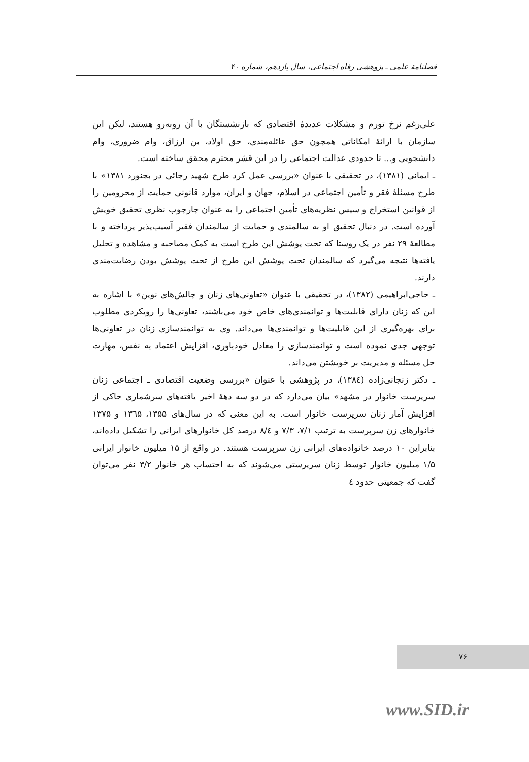فصلنامهٔ علمی ـ پژوهشی رفاه اجتماعی، سال یازدهم، شماره ۴۰
علی‌رغم نرخ تورم و مشکلات عدیدهٔ اقتصادی که بازنشستگان با آن روبه‌رو هستند، لیکن این سازمان با ارائهٔ امکاناتی همچون حق عائله‌مندی، حق اولاد، بن ارزاق، وام ضروری، وام دانشجویی و... تا حدودی عدالت اجتماعی را در این قشر محترم محقق ساخته است.
ـ ایمانی (۱۳۸۱)، در تحقیقی با عنوان «بررسی عمل کرد طرح شهید رجائی در بجنورد ۱۳۸۱» با طرح مسئلهٔ فقر و تأمین اجتماعی در اسلام، جهان و ایران، موارد قانونی حمایت از محرومین را از قوانین استخراج و سپس نظریه‌های تأمین اجتماعی را به عنوان چارچوب نظری تحقیق خویش آورده است. در دنبال تحقیق او به سالمندی و حمایت از سالمندان فقیر آسیب‌پذیر پرداخته و با مطالعهٔ ۲۹ نفر در یک روستا که تحت پوشش این طرح است به کمک مصاحبه و مشاهده و تحلیل یافته‌ها نتیجه می‌گیرد که سالمندان تحت پوشش این طرح از تحت پوشش بودن رضایت‌مندی دارند.
ـ حاجی‌ابراهیمی (۱۳۸۲)، در تحقیقی با عنوان «تعاونی‌های زنان و چالش‌های نوین» با اشاره به این که زنان دارای قابلیت‌ها و توانمندی‌های خاص خود می‌باشند، تعاونی‌ها را رویکردی مطلوب برای بهره‌گیری از این قابلیت‌ها و توانمندی‌ها می‌داند. وی به توانمندسازی زنان در تعاونی‌ها توجهی جدی نموده است و توانمندسازی را معادل خودباوری، افزایش اعتماد به نفس، مهارت حل مسئله و مدیریت بر خویشتن می‌داند.
ـ دکتر زنجانی‌زاده (۱۳۸٤)، در پژوهشی با عنوان «بررسی وضعیت اقتصادی ـ اجتماعی زنان سرپرست خانوار در مشهد» بیان می‌دارد که در دو سه دههٔ اخیر یافته‌های سرشماری حاکی از افزایش آمار زنان سرپرست خانوار است. به این معنی که در سال‌های ۱۳۵۵، ۱۳٦۵ و ۱۳۷۵ خانوارهای زن سرپرست به ترتیب ۷/۱، ۷/۳ و ۸/٤ درصد کل خانوارهای ایرانی را تشکیل داده‌اند، بنابراین ۱۰ درصد خانواده‌های ایرانی زن سرپرست هستند. در واقع از ۱۵ میلیون خانوار ایرانی ۱/۵ میلیون خانوار توسط زنان سرپرستی می‌شوند که به احتساب هر خانوار ۳/۲ نفر می‌توان گفت که جمعیتی حدود ٤
۷۶
www.SID.ir